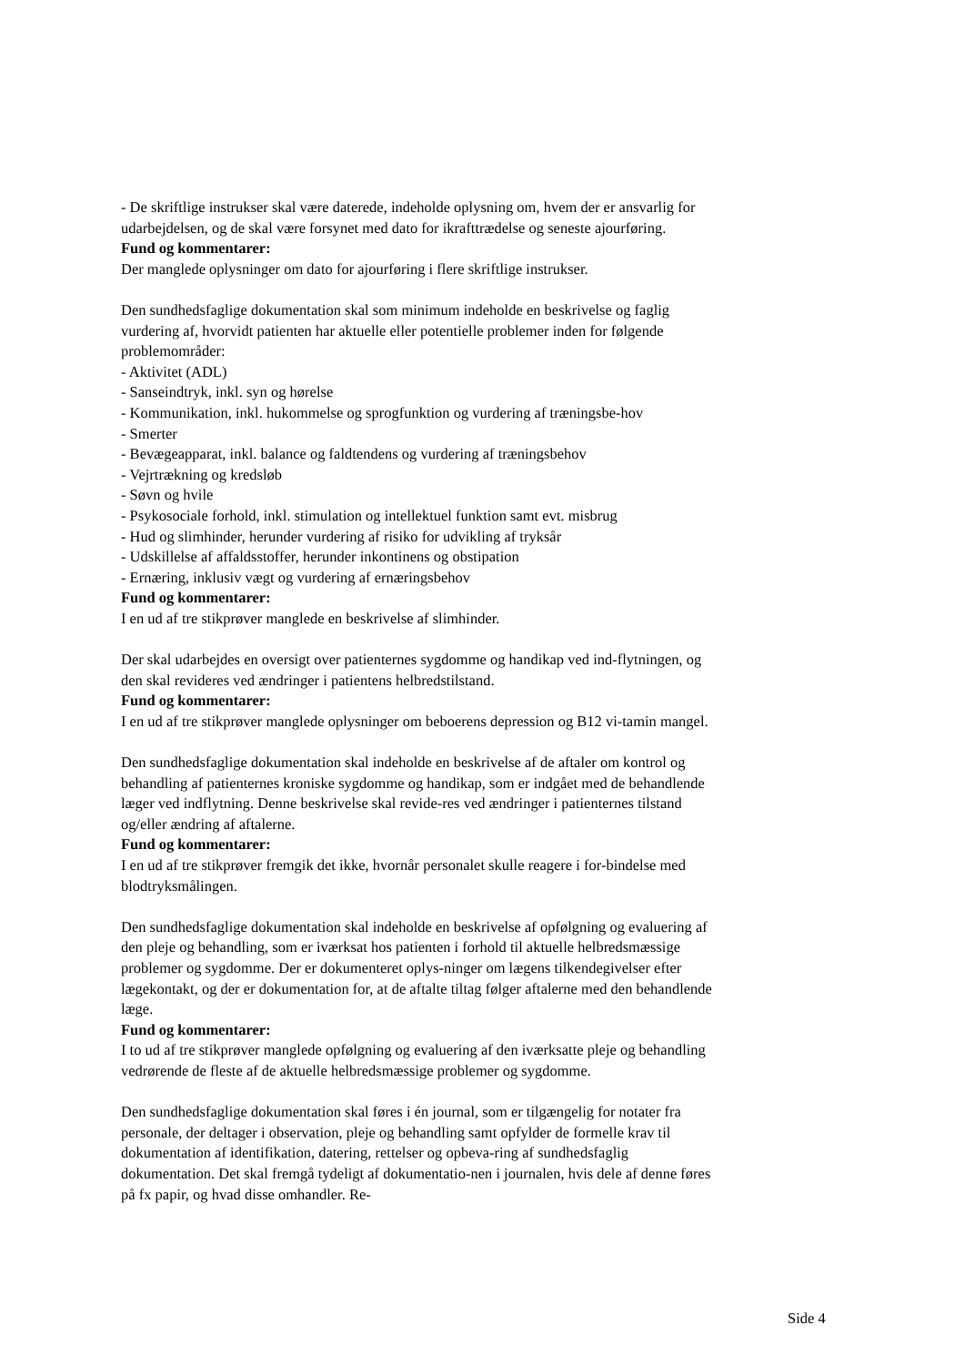- De skriftlige instrukser skal være daterede, indeholde oplysning om, hvem der er ansvarlig for udarbejdelsen, og de skal være forsynet med dato for ikrafttrædelse og seneste ajourføring.
Fund og kommentarer:
Der manglede oplysninger om dato for ajourføring i flere skriftlige instrukser.
Den sundhedsfaglige dokumentation skal som minimum indeholde en beskrivelse og faglig vurdering af, hvorvidt patienten har aktuelle eller potentielle problemer inden for følgende problemområder:
- Aktivitet (ADL)
- Sanseindtryk, inkl. syn og hørelse
- Kommunikation, inkl. hukommelse og sprogfunktion og vurdering af træningsbe-hov
- Smerter
- Bevægeapparat, inkl. balance og faldtendens og vurdering af træningsbehov
- Vejrtrækning og kredsløb
- Søvn og hvile
- Psykosociale forhold, inkl. stimulation og intellektuel funktion samt evt. misbrug
- Hud og slimhinder, herunder vurdering af risiko for udvikling af tryksår
- Udskillelse af affaldsstoffer, herunder inkontinens og obstipation
- Ernæring, inklusiv vægt og vurdering af ernæringsbehov
Fund og kommentarer:
I en ud af tre stikprøver manglede en beskrivelse af slimhinder.
Der skal udarbejdes en oversigt over patienternes sygdomme og handikap ved ind-flytningen, og den skal revideres ved ændringer i patientens helbredstilstand.
Fund og kommentarer:
I en ud af tre stikprøver manglede oplysninger om beboerens depression og B12 vi-tamin mangel.
Den sundhedsfaglige dokumentation skal indeholde en beskrivelse af de aftaler om kontrol og behandling af patienternes kroniske sygdomme og handikap, som er indgået med de behandlende læger ved indflytning. Denne beskrivelse skal revide-res ved ændringer i patienternes tilstand og/eller ændring af aftalerne.
Fund og kommentarer:
I en ud af tre stikprøver fremgik det ikke, hvornår personalet skulle reagere i for-bindelse med blodtryksmålingen.
Den sundhedsfaglige dokumentation skal indeholde en beskrivelse af opfølgning og evaluering af den pleje og behandling, som er iværksat hos patienten i forhold til aktuelle helbredsmæssige problemer og sygdomme. Der er dokumenteret oplys-ninger om lægens tilkendegivelser efter lægekontakt, og der er dokumentation for, at de aftalte tiltag følger aftalerne med den behandlende læge.
Fund og kommentarer:
I to ud af tre stikprøver manglede opfølgning og evaluering af den iværksatte pleje og behandling vedrørende de fleste af de aktuelle helbredsmæssige problemer og sygdomme.
Den sundhedsfaglige dokumentation skal føres i én journal, som er tilgængelig for notater fra personale, der deltager i observation, pleje og behandling samt opfylder de formelle krav til dokumentation af identifikation, datering, rettelser og opbeva-ring af sundhedsfaglig dokumentation. Det skal fremgå tydeligt af dokumentatio-nen i journalen, hvis dele af denne føres på fx papir, og hvad disse omhandler. Re-
Side 4